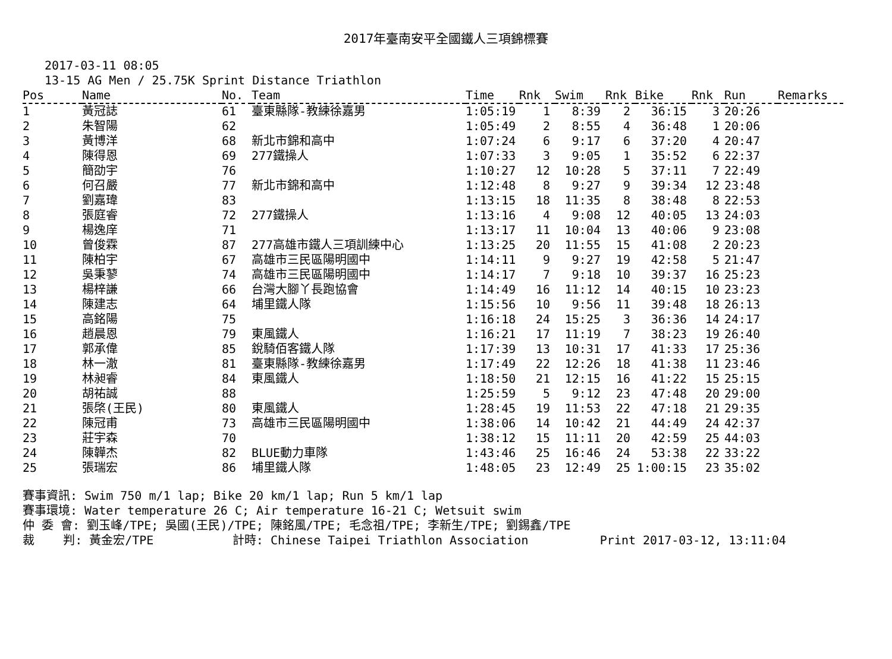2017年臺南安平全國鐵人三項錦標賽
2017-03-11 08:05
13-15 AG Men / 25.75K Sprint Distance Triathlon
| Pos | Name | No. | Team | Time | Rnk | Swim | Rnk | Bike | Rnk | Run | Remarks |
| --- | --- | --- | --- | --- | --- | --- | --- | --- | --- | --- | --- |
| 1 | 黃冠誌 | 61 | 臺東縣隊-教練徐嘉男 | 1:05:19 | 1 | 8:39 | 2 | 36:15 | 3 | 20:26 | |
| 2 | 朱智陽 | 62 | | 1:05:49 | 2 | 8:55 | 4 | 36:48 | 1 | 20:06 | |
| 3 | 黃博洋 | 68 | 新北市錦和高中 | 1:07:24 | 6 | 9:17 | 6 | 37:20 | 4 | 20:47 | |
| 4 | 陳得恩 | 69 | 277鐵操人 | 1:07:33 | 3 | 9:05 | 1 | 35:52 | 6 | 22:37 | |
| 5 | 簡劭宇 | 76 | | 1:10:27 | 12 | 10:28 | 5 | 37:11 | 7 | 22:49 | |
| 6 | 何召嚴 | 77 | 新北市錦和高中 | 1:12:48 | 8 | 9:27 | 9 | 39:34 | 12 | 23:48 | |
| 7 | 劉嘉瑋 | 83 | | 1:13:15 | 18 | 11:35 | 8 | 38:48 | 8 | 22:53 | |
| 8 | 張庭睿 | 72 | 277鐵操人 | 1:13:16 | 4 | 9:08 | 12 | 40:05 | 13 | 24:03 | |
| 9 | 楊逸庠 | 71 | | 1:13:17 | 11 | 10:04 | 13 | 40:06 | 9 | 23:08 | |
| 10 | 曾俊霖 | 87 | 277高雄市鐵人三項訓練中心 | 1:13:25 | 20 | 11:55 | 15 | 41:08 | 2 | 20:23 | |
| 11 | 陳柏宇 | 67 | 高雄市三民區陽明國中 | 1:14:11 | 9 | 9:27 | 19 | 42:58 | 5 | 21:47 | |
| 12 | 吳秉蓼 | 74 | 高雄市三民區陽明國中 | 1:14:17 | 7 | 9:18 | 10 | 39:37 | 16 | 25:23 | |
| 13 | 楊梓謙 | 66 | 台灣大腳丫長跑協會 | 1:14:49 | 16 | 11:12 | 14 | 40:15 | 10 | 23:23 | |
| 14 | 陳建志 | 64 | 埔里鐵人隊 | 1:15:56 | 10 | 9:56 | 11 | 39:48 | 18 | 26:13 | |
| 15 | 高銘陽 | 75 | | 1:16:18 | 24 | 15:25 | 3 | 36:36 | 14 | 24:17 | |
| 16 | 趙晨恩 | 79 | 東風鐵人 | 1:16:21 | 17 | 11:19 | 7 | 38:23 | 19 | 26:40 | |
| 17 | 郭承偉 | 85 | 銳騎佰客鐵人隊 | 1:17:39 | 13 | 10:31 | 17 | 41:33 | 17 | 25:36 | |
| 18 | 林一澈 | 81 | 臺東縣隊-教練徐嘉男 | 1:17:49 | 22 | 12:26 | 18 | 41:38 | 11 | 23:46 | |
| 19 | 林昶睿 | 84 | 東風鐵人 | 1:18:50 | 21 | 12:15 | 16 | 41:22 | 15 | 25:15 | |
| 20 | 胡祐誠 | 88 | | 1:25:59 | 5 | 9:12 | 23 | 47:48 | 20 | 29:00 | |
| 21 | 張棨(王民) | 80 | 東風鐵人 | 1:28:45 | 19 | 11:53 | 22 | 47:18 | 21 | 29:35 | |
| 22 | 陳冠甫 | 73 | 高雄市三民區陽明國中 | 1:38:06 | 14 | 10:42 | 21 | 44:49 | 24 | 42:37 | |
| 23 | 莊宇森 | 70 | | 1:38:12 | 15 | 11:11 | 20 | 42:59 | 25 | 44:03 | |
| 24 | 陳韡杰 | 82 | BLUE動力車隊 | 1:43:46 | 25 | 16:46 | 24 | 53:38 | 22 | 33:22 | |
| 25 | 張瑞宏 | 86 | 埔里鐵人隊 | 1:48:05 | 23 | 12:49 | 25 | 1:00:15 | 23 | 35:02 | |
賽事資訊: Swim 750 m/1 lap; Bike 20 km/1 lap; Run 5 km/1 lap 賽事環境: Water temperature 26 C; Air temperature 16-21 C; Wetsuit swim 仲 委 會: 劉玉峰/TPE; 吳國(王民)/TPE; 陳銘風/TPE; 毛念祖/TPE; 李新生/TPE; 劉錫鑫/TPE 裁 判: 黃金宏/TPE 計時: Chinese Taipei Triathlon Association Print 2017-03-12, 13:11:04